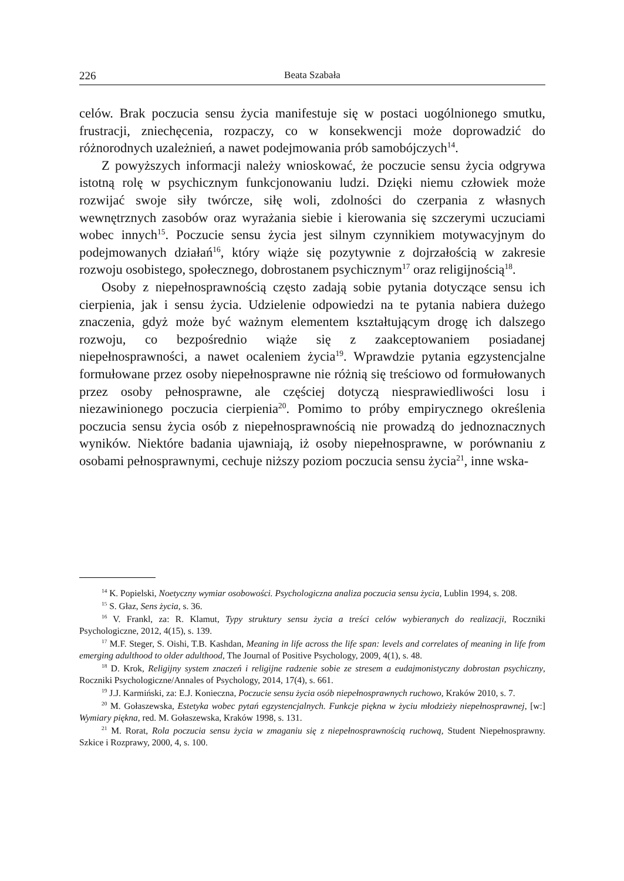226 Beata Szabała
celów. Brak poczucia sensu życia manifestuje się w postaci uogólnionego smutku, frustracji, zniechęcenia, rozpaczy, co w konsekwencji może doprowadzić do różnorodnych uzależnień, a nawet podejmowania prób samobójczych<sup>14</sup>.
Z powyższych informacji należy wnioskować, że poczucie sensu życia odgrywa istotną rolę w psychicznym funkcjonowaniu ludzi. Dzięki niemu człowiek może rozwijać swoje siły twórcze, siłę woli, zdolności do czerpania z własnych wewnętrznych zasobów oraz wyrażania siebie i kierowania się szczerymi uczuciami wobec innych<sup>15</sup>. Poczucie sensu życia jest silnym czynnikiem motywacyjnym do podejmowanych działań<sup>16</sup>, który wiąże się pozytywnie z dojrzałością w zakresie rozwoju osobistego, społecznego, dobrostanem psychicznym<sup>17</sup> oraz religijnością<sup>18</sup>.
Osoby z niepełnosprawnością często zadają sobie pytania dotyczące sensu ich cierpienia, jak i sensu życia. Udzielenie odpowiedzi na te pytania nabiera dużego znaczenia, gdyż może być ważnym elementem kształtującym drogę ich dalszego rozwoju, co bezpośrednio wiąże się z zaakceptowaniem posiadanej niepełnosprawności, a nawet ocaleniem życia<sup>19</sup>. Wprawdzie pytania egzystencjalne formułowane przez osoby niepełnosprawne nie różnią się treściowo od formułowanych przez osoby pełnosprawne, ale częściej dotyczą niesprawiedliwości losu i niezawinionego poczucia cierpienia<sup>20</sup>. Pomimo to próby empirycznego określenia poczucia sensu życia osób z niepełnosprawnością nie prowadzą do jednoznacznych wyników. Niektóre badania ujawniają, iż osoby niepełnosprawne, w porównaniu z osobami pełnosprawnymi, cechuje niższy poziom poczucia sensu życia<sup>21</sup>, inne wska-
<sup>14</sup> K. Popielski, Noetyczny wymiar osobowości. Psychologiczna analiza poczucia sensu życia, Lublin 1994, s. 208.
<sup>15</sup> S. Głaz, Sens życia, s. 36.
<sup>16</sup> V. Frankl, za: R. Klamut, Typy struktury sensu życia a treści celów wybieranych do realizacji, Roczniki Psychologiczne, 2012, 4(15), s. 139.
<sup>17</sup> M.F. Steger, S. Oishi, T.B. Kashdan, Meaning in life across the life span: levels and correlates of meaning in life from emerging adulthood to older adulthood, The Journal of Positive Psychology, 2009, 4(1), s. 48.
<sup>18</sup> D. Krok, Religijny system znaczeń i religijne radzenie sobie ze stresem a eudajmonistyczny dobrostan psychiczny, Roczniki Psychologiczne/Annales of Psychology, 2014, 17(4), s. 661.
<sup>19</sup> J.J. Karmiński, za: E.J. Konieczna, Poczucie sensu życia osób niepełnosprawnych ruchowo, Kraków 2010, s. 7.
<sup>20</sup> M. Gołaszewska, Estetyka wobec pytań egzystencjalnych. Funkcje piękna w życiu młodzieży niepełnosprawnej, [w:] Wymiary piękna, red. M. Gołaszewska, Kraków 1998, s. 131.
<sup>21</sup> M. Rorat, Rola poczucia sensu życia w zmaganiu się z niepełnosprawnością ruchową, Student Niepełnosprawny. Szkice i Rozprawy, 2000, 4, s. 100.